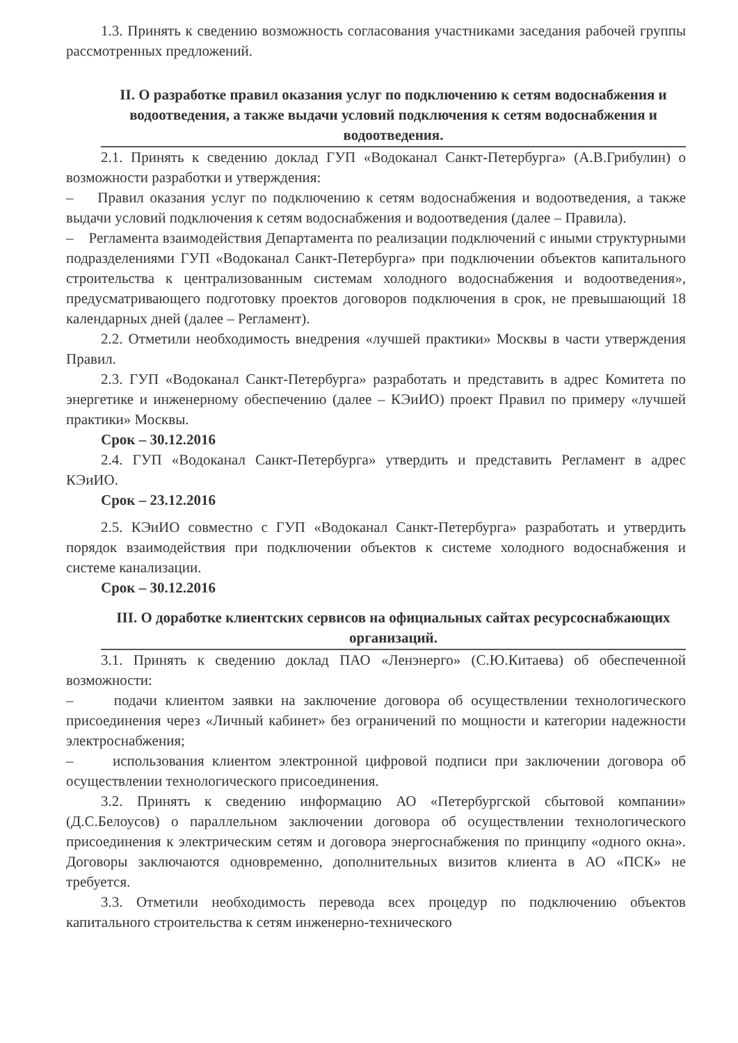1.3. Принять к сведению возможность согласования участниками заседания рабочей группы рассмотренных предложений.
II. О разработке правил оказания услуг по подключению к сетям водоснабжения и водоотведения, а также выдачи условий подключения к сетям водоснабжения и водоотведения.
2.1. Принять к сведению доклад ГУП «Водоканал Санкт-Петербурга» (А.В.Грибулин) о возможности разработки и утверждения:
– Правил оказания услуг по подключению к сетям водоснабжения и водоотведения, а также выдачи условий подключения к сетям водоснабжения и водоотведения (далее – Правила).
– Регламента взаимодействия Департамента по реализации подключений с иными структурными подразделениями ГУП «Водоканал Санкт-Петербурга» при подключении объектов капитального строительства к централизованным системам холодного водоснабжения и водоотведения», предусматривающего подготовку проектов договоров подключения в срок, не превышающий 18 календарных дней (далее – Регламент).
2.2. Отметили необходимость внедрения «лучшей практики» Москвы в части утверждения Правил.
2.3. ГУП «Водоканал Санкт-Петербурга» разработать и представить в адрес Комитета по энергетике и инженерному обеспечению (далее – КЭиИО) проект Правил по примеру «лучшей практики» Москвы.
Срок – 30.12.2016
2.4. ГУП «Водоканал Санкт-Петербурга» утвердить и представить Регламент в адрес КЭиИО.
Срок – 23.12.2016
2.5. КЭиИО совместно с ГУП «Водоканал Санкт-Петербурга» разработать и утвердить порядок взаимодействия при подключении объектов к системе холодного водоснабжения и системе канализации.
Срок – 30.12.2016
III. О доработке клиентских сервисов на официальных сайтах ресурсоснабжающих организаций.
3.1. Принять к сведению доклад ПАО «Ленэнерго» (С.Ю.Китаева) об обеспеченной возможности:
– подачи клиентом заявки на заключение договора об осуществлении технологического присоединения через «Личный кабинет» без ограничений по мощности и категории надежности электроснабжения;
– использования клиентом электронной цифровой подписи при заключении договора об осуществлении технологического присоединения.
3.2. Принять к сведению информацию АО «Петербургской сбытовой компании» (Д.С.Белоусов) о параллельном заключении договора об осуществлении технологического присоединения к электрическим сетям и договора энергоснабжения по принципу «одного окна». Договоры заключаются одновременно, дополнительных визитов клиента в АО «ПСК» не требуется.
3.3. Отметили необходимость перевода всех процедур по подключению объектов капитального строительства к сетям инженерно-технического